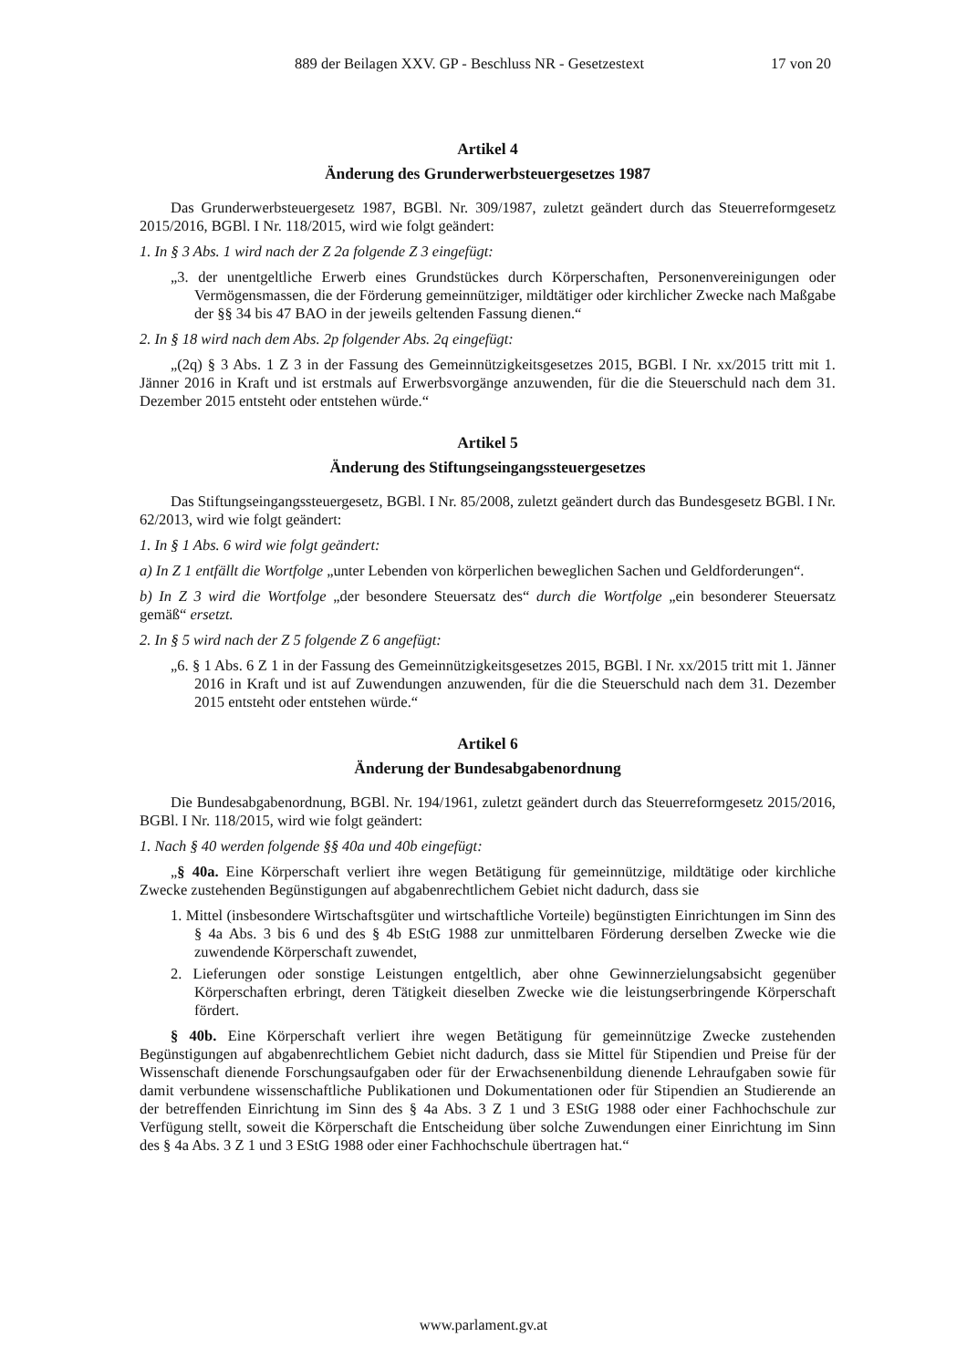889 der Beilagen XXV. GP - Beschluss NR - Gesetzestext 17 von 20
Artikel 4
Änderung des Grunderwerbsteuergesetzes 1987
Das Grunderwerbsteuergesetz 1987, BGBl. Nr. 309/1987, zuletzt geändert durch das Steuerreformgesetz 2015/2016, BGBl. I Nr. 118/2015, wird wie folgt geändert:
1. In § 3 Abs. 1 wird nach der Z 2a folgende Z 3 eingefügt:
„3. der unentgeltliche Erwerb eines Grundstückes durch Körperschaften, Personenvereinigungen oder Vermögensmassen, die der Förderung gemeinnütziger, mildtätiger oder kirchlicher Zwecke nach Maßgabe der §§ 34 bis 47 BAO in der jeweils geltenden Fassung dienen.“
2. In § 18 wird nach dem Abs. 2p folgender Abs. 2q eingefügt:
„(2q) § 3 Abs. 1 Z 3 in der Fassung des Gemeinnützigkeitsgesetzes 2015, BGBl. I Nr. xx/2015 tritt mit 1. Jänner 2016 in Kraft und ist erstmals auf Erwerbsvorgänge anzuwenden, für die die Steuerschuld nach dem 31. Dezember 2015 entsteht oder entstehen würde.“
Artikel 5
Änderung des Stiftungseingangssteuergesetzes
Das Stiftungseingangssteuergesetz, BGBl. I Nr. 85/2008, zuletzt geändert durch das Bundesgesetz BGBl. I Nr. 62/2013, wird wie folgt geändert:
1. In § 1 Abs. 6 wird wie folgt geändert:
a) In Z 1 entfällt die Wortfolge „unter Lebenden von körperlichen beweglichen Sachen und Geldforderungen“.
b) In Z 3 wird die Wortfolge „der besondere Steuersatz des“ durch die Wortfolge „ein besonderer Steuersatz gemäß“ ersetzt.
2. In § 5 wird nach der Z 5 folgende Z 6 angefügt:
„6. § 1 Abs. 6 Z 1 in der Fassung des Gemeinnützigkeitsgesetzes 2015, BGBl. I Nr. xx/2015 tritt mit 1. Jänner 2016 in Kraft und ist auf Zuwendungen anzuwenden, für die die Steuerschuld nach dem 31. Dezember 2015 entsteht oder entstehen würde.“
Artikel 6
Änderung der Bundesabgabenordnung
Die Bundesabgabenordnung, BGBl. Nr. 194/1961, zuletzt geändert durch das Steuerreformgesetz 2015/2016, BGBl. I Nr. 118/2015, wird wie folgt geändert:
1. Nach § 40 werden folgende §§ 40a und 40b eingefügt:
„§ 40a. Eine Körperschaft verliert ihre wegen Betätigung für gemeinnützige, mildtätige oder kirchliche Zwecke zustehenden Begünstigungen auf abgabenrechtlichem Gebiet nicht dadurch, dass sie
1. Mittel (insbesondere Wirtschaftsgüter und wirtschaftliche Vorteile) begünstigten Einrichtungen im Sinn des § 4a Abs. 3 bis 6 und des § 4b EStG 1988 zur unmittelbaren Förderung derselben Zwecke wie die zuwendende Körperschaft zuwendet,
2. Lieferungen oder sonstige Leistungen entgeltlich, aber ohne Gewinnerzielungsabsicht gegenüber Körperschaften erbringt, deren Tätigkeit dieselben Zwecke wie die leistungserbringende Körperschaft fördert.
§ 40b. Eine Körperschaft verliert ihre wegen Betätigung für gemeinnützige Zwecke zustehenden Begünstigungen auf abgabenrechtlichem Gebiet nicht dadurch, dass sie Mittel für Stipendien und Preise für der Wissenschaft dienende Forschungsaufgaben oder für der Erwachsenenbildung dienende Lehraufgaben sowie für damit verbundene wissenschaftliche Publikationen und Dokumentationen oder für Stipendien an Studierende an der betreffenden Einrichtung im Sinn des § 4a Abs. 3 Z 1 und 3 EStG 1988 oder einer Fachhochschule zur Verfügung stellt, soweit die Körperschaft die Entscheidung über solche Zuwendungen einer Einrichtung im Sinn des § 4a Abs. 3 Z 1 und 3 EStG 1988 oder einer Fachhochschule übertragen hat.“
www.parlament.gv.at